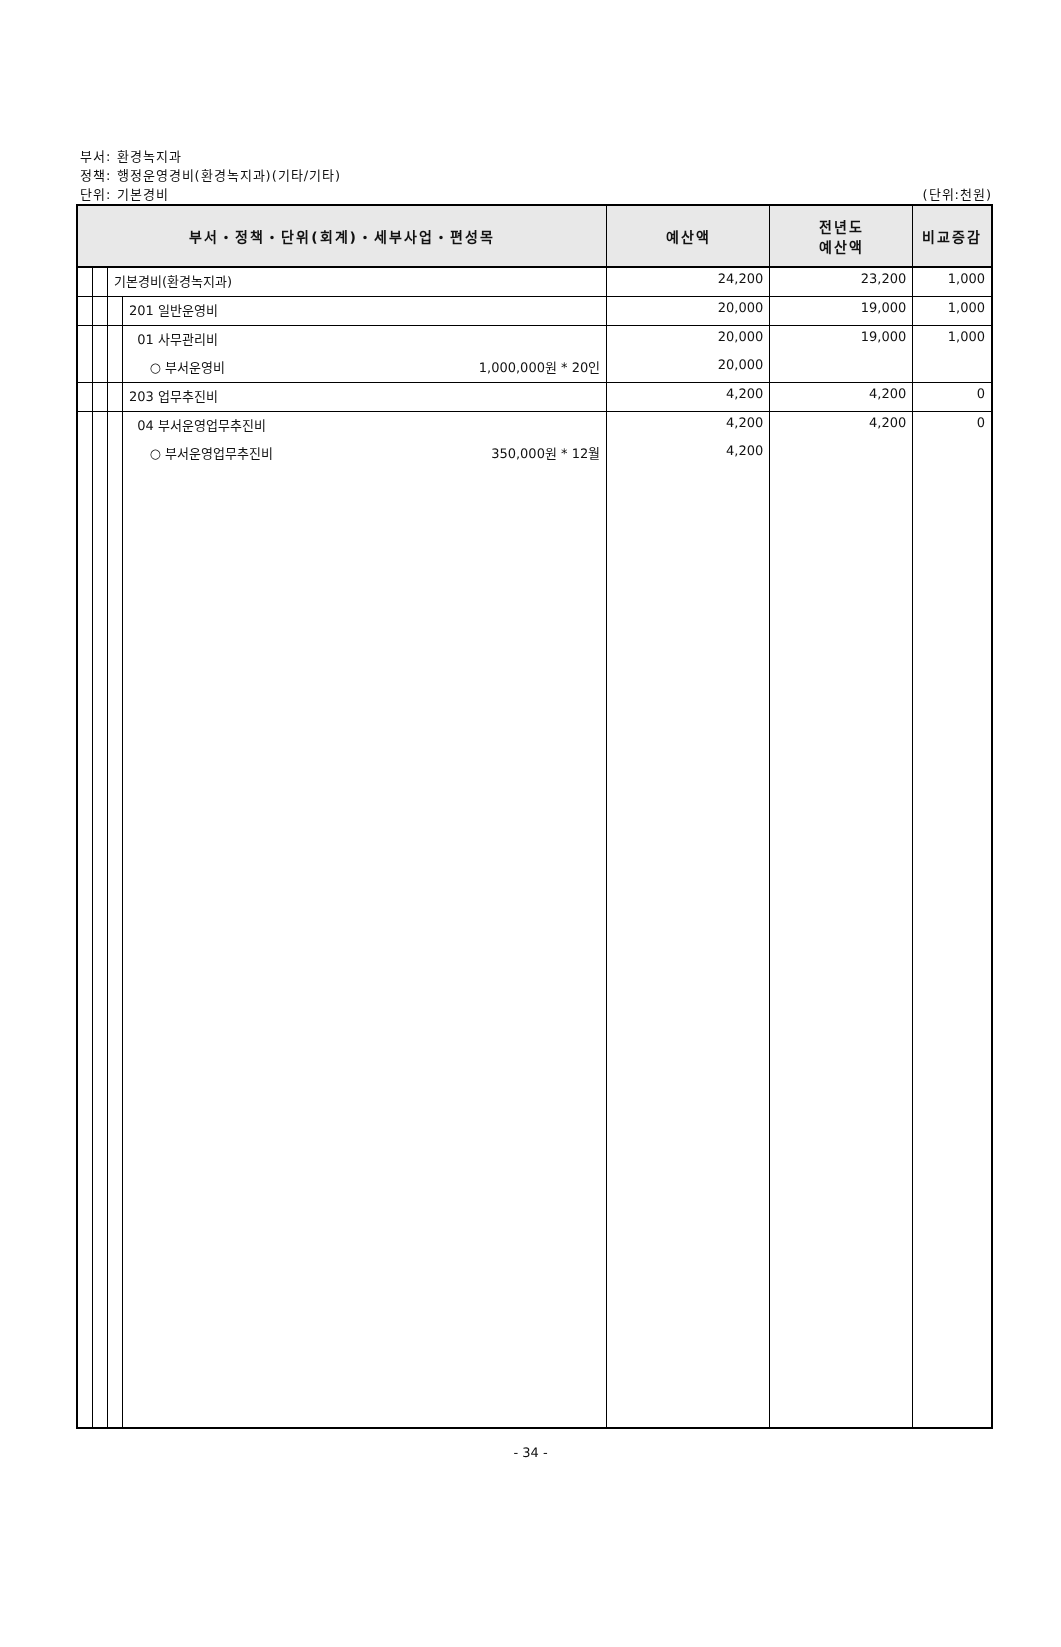부서: 환경녹지과
정책: 행정운영경비(환경녹지과)(기타/기타)
단위: 기본경비 (단위:천원)
| 부서・정책・단위(회계)・세부사업・편성목 | | | | | 예산액 | 전년도 예산액 | 비교증감 |
| --- | --- | --- | --- | --- | --- | --- | --- |
| | | 기본경비(환경녹지과) | | | 24,200 | 23,200 | 1,000 |
| | | | 201 일반운영비 | | 20,000 | 19,000 | 1,000 |
| | | | 01 사무관리비 | | 20,000 | 19,000 | 1,000 |
| | | | ○ 부서운영비 | 1,000,000원 * 20인 | 20,000 | | |
| | | | 203 업무추진비 | | 4,200 | 4,200 | 0 |
| | | | 04 부서운영업무추진비 | | 4,200 | 4,200 | 0 |
| | | | ○ 부서운영업무추진비 | 350,000원 * 12월 | 4,200 | | |
- 34 -